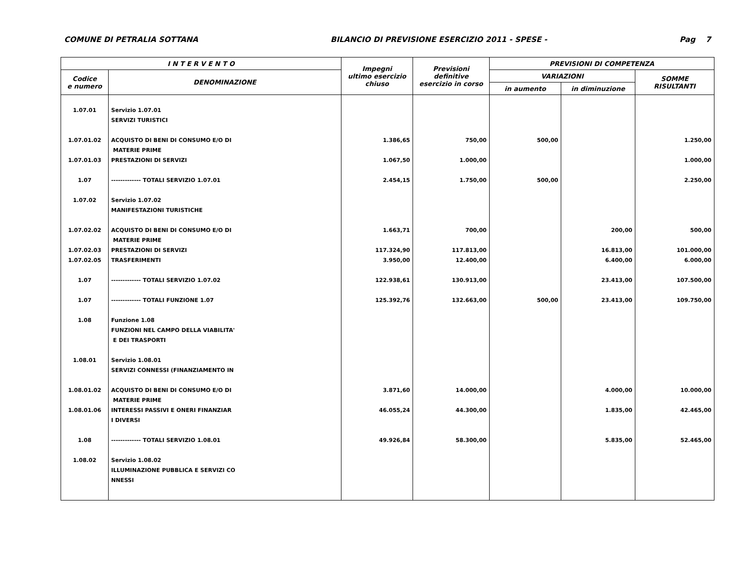COMUNE DI PETRALIA SOTTANA BILANCIO DI PREVISIONE ESERCIZIO 2011 - SPESE - Pag 7
| I N T E R V E N T O | | Impegni ultimo esercizio chiuso | Previsioni definitive esercizio in corso | PREVISIONI DI COMPETENZA | | |
| --- | --- | --- | --- | --- | --- | --- |
| Codice e numero | DENOMINAZIONE | | | VARIAZIONI | | SOMME RISULTANTI |
| | | | | in aumento | in diminuzione | |
| 1.07.01 | Servizio 1.07.01 | | | | | |
| | SERVIZI TURISTICI | | | | | |
| 1.07.01.02 | ACQUISTO DI BENI DI CONSUMO E/O DI | 1.386,65 | 750,00 | 500,00 | | 1.250,00 |
| | MATERIE PRIME | | | | | |
| 1.07.01.03 | PRESTAZIONI DI SERVIZI | 1.067,50 | 1.000,00 | | | 1.000,00 |
| 1.07 | ------------- TOTALI SERVIZIO 1.07.01 | 2.454,15 | 1.750,00 | 500,00 | | 2.250,00 |
| 1.07.02 | Servizio 1.07.02 | | | | | |
| | MANIFESTAZIONI TURISTICHE | | | | | |
| 1.07.02.02 | ACQUISTO DI BENI DI CONSUMO E/O DI | 1.663,71 | 700,00 | | 200,00 | 500,00 |
| | MATERIE PRIME | | | | | |
| 1.07.02.03 | PRESTAZIONI DI SERVIZI | 117.324,90 | 117.813,00 | | 16.813,00 | 101.000,00 |
| 1.07.02.05 | TRASFERIMENTI | 3.950,00 | 12.400,00 | | 6.400,00 | 6.000,00 |
| 1.07 | ------------- TOTALI SERVIZIO 1.07.02 | 122.938,61 | 130.913,00 | | 23.413,00 | 107.500,00 |
| 1.07 | ------------- TOTALI FUNZIONE 1.07 | 125.392,76 | 132.663,00 | 500,00 | 23.413,00 | 109.750,00 |
| 1.08 | Funzione 1.08 | | | | | |
| | FUNZIONI NEL CAMPO DELLA VIABILITA' | | | | | |
| | E DEI TRASPORTI | | | | | |
| 1.08.01 | Servizio 1.08.01 | | | | | |
| | SERVIZI CONNESSI (FINANZIAMENTO IN | | | | | |
| 1.08.01.02 | ACQUISTO DI BENI DI CONSUMO E/O DI | 3.871,60 | 14.000,00 | | 4.000,00 | 10.000,00 |
| | MATERIE PRIME | | | | | |
| 1.08.01.06 | INTERESSI PASSIVI E ONERI FINANZIAR | 46.055,24 | 44.300,00 | | 1.835,00 | 42.465,00 |
| | I DIVERSI | | | | | |
| 1.08 | ------------- TOTALI SERVIZIO 1.08.01 | 49.926,84 | 58.300,00 | | 5.835,00 | 52.465,00 |
| 1.08.02 | Servizio 1.08.02 | | | | | |
| | ILLUMINAZIONE PUBBLICA E SERVIZI CO | | | | | |
| | NNESSI | | | | | |